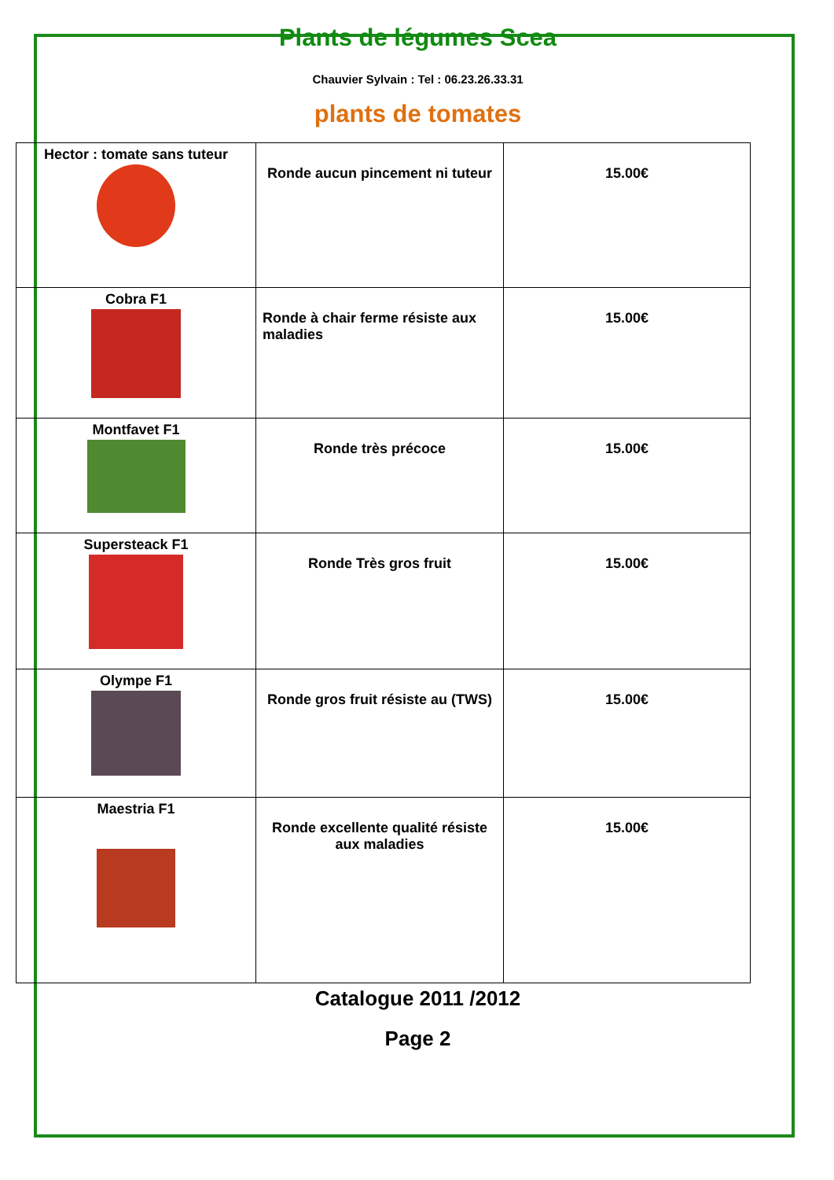Plants de légumes Scea
Chauvier Sylvain : Tel : 06.23.26.33.31
plants de tomates
| Hector : tomate sans tuteur | Ronde aucun pincement ni tuteur | 15.00€ |
| Cobra F1 | Ronde à chair ferme résiste aux maladies | 15.00€ |
| Montfavet F1 | Ronde très précoce | 15.00€ |
| Supersteack F1 | Ronde Très gros fruit | 15.00€ |
| Olympe F1 | Ronde gros fruit résiste au (TWS) | 15.00€ |
| Maestria F1 | Ronde excellente qualité résiste aux maladies | 15.00€ |
Catalogue 2011 /2012
Page 2